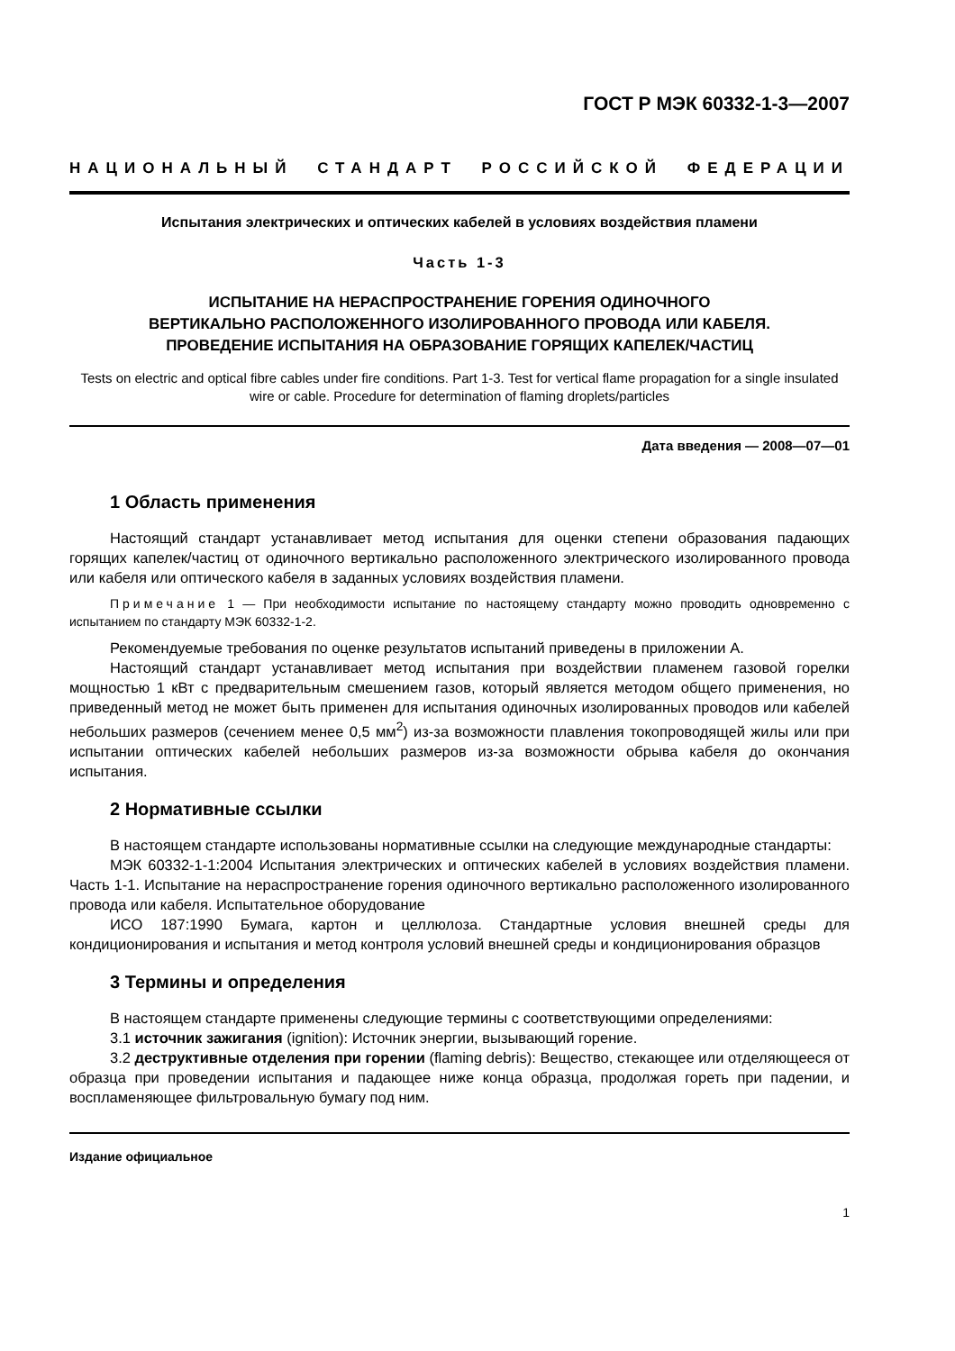ГОСТ Р МЭК 60332-1-3—2007
НАЦИОНАЛЬНЫЙ СТАНДАРТ РОССИЙСКОЙ ФЕДЕРАЦИИ
Испытания электрических и оптических кабелей в условиях воздействия пламени
Часть 1-3
ИСПЫТАНИЕ НА НЕРАСПРОСТРАНЕНИЕ ГОРЕНИЯ ОДИНОЧНОГО
ВЕРТИКАЛЬНО РАСПОЛОЖЕННОГО ИЗОЛИРОВАННОГО ПРОВОДА ИЛИ КАБЕЛЯ.
ПРОВЕДЕНИЕ ИСПЫТАНИЯ НА ОБРАЗОВАНИЕ ГОРЯЩИХ КАПЕЛЕК/ЧАСТИЦ
Tests on electric and optical fibre cables under fire conditions. Part 1-3. Test for vertical flame propagation for a single insulated wire or cable. Procedure for determination of flaming droplets/particles
Дата введения — 2008—07—01
1 Область применения
Настоящий стандарт устанавливает метод испытания для оценки степени образования падающих горящих капелек/частиц от одиночного вертикально расположенного электрического изолированного провода или кабеля или оптического кабеля в заданных условиях воздействия пламени.
Примечание 1 — При необходимости испытание по настоящему стандарту можно проводить одновременно с испытанием по стандарту МЭК 60332-1-2.
Рекомендуемые требования по оценке результатов испытаний приведены в приложении А.
Настоящий стандарт устанавливает метод испытания при воздействии пламенем газовой горелки мощностью 1 кВт с предварительным смешением газов, который является методом общего применения, но приведенный метод не может быть применен для испытания одиночных изолированных проводов или кабелей небольших размеров (сечением менее 0,5 мм<sup>2</sup>) из-за возможности плавления токопроводящей жилы или при испытании оптических кабелей небольших размеров из-за возможности обрыва кабеля до окончания испытания.
2 Нормативные ссылки
В настоящем стандарте использованы нормативные ссылки на следующие международные стандарты:
МЭК 60332-1-1:2004 Испытания электрических и оптических кабелей в условиях воздействия пламени. Часть 1-1. Испытание на нераспространение горения одиночного вертикально расположенного изолированного провода или кабеля. Испытательное оборудование
ИСО 187:1990 Бумага, картон и целлюлоза. Стандартные условия внешней среды для кондиционирования и испытания и метод контроля условий внешней среды и кондиционирования образцов
3 Термины и определения
В настоящем стандарте применены следующие термины с соответствующими определениями:
3.1 источник зажигания (ignition): Источник энергии, вызывающий горение.
3.2 деструктивные отделения при горении (flaming debris): Вещество, стекающее или отделяющееся от образца при проведении испытания и падающее ниже конца образца, продолжая гореть при падении, и воспламеняющее фильтровальную бумагу под ним.
Издание официальное
1